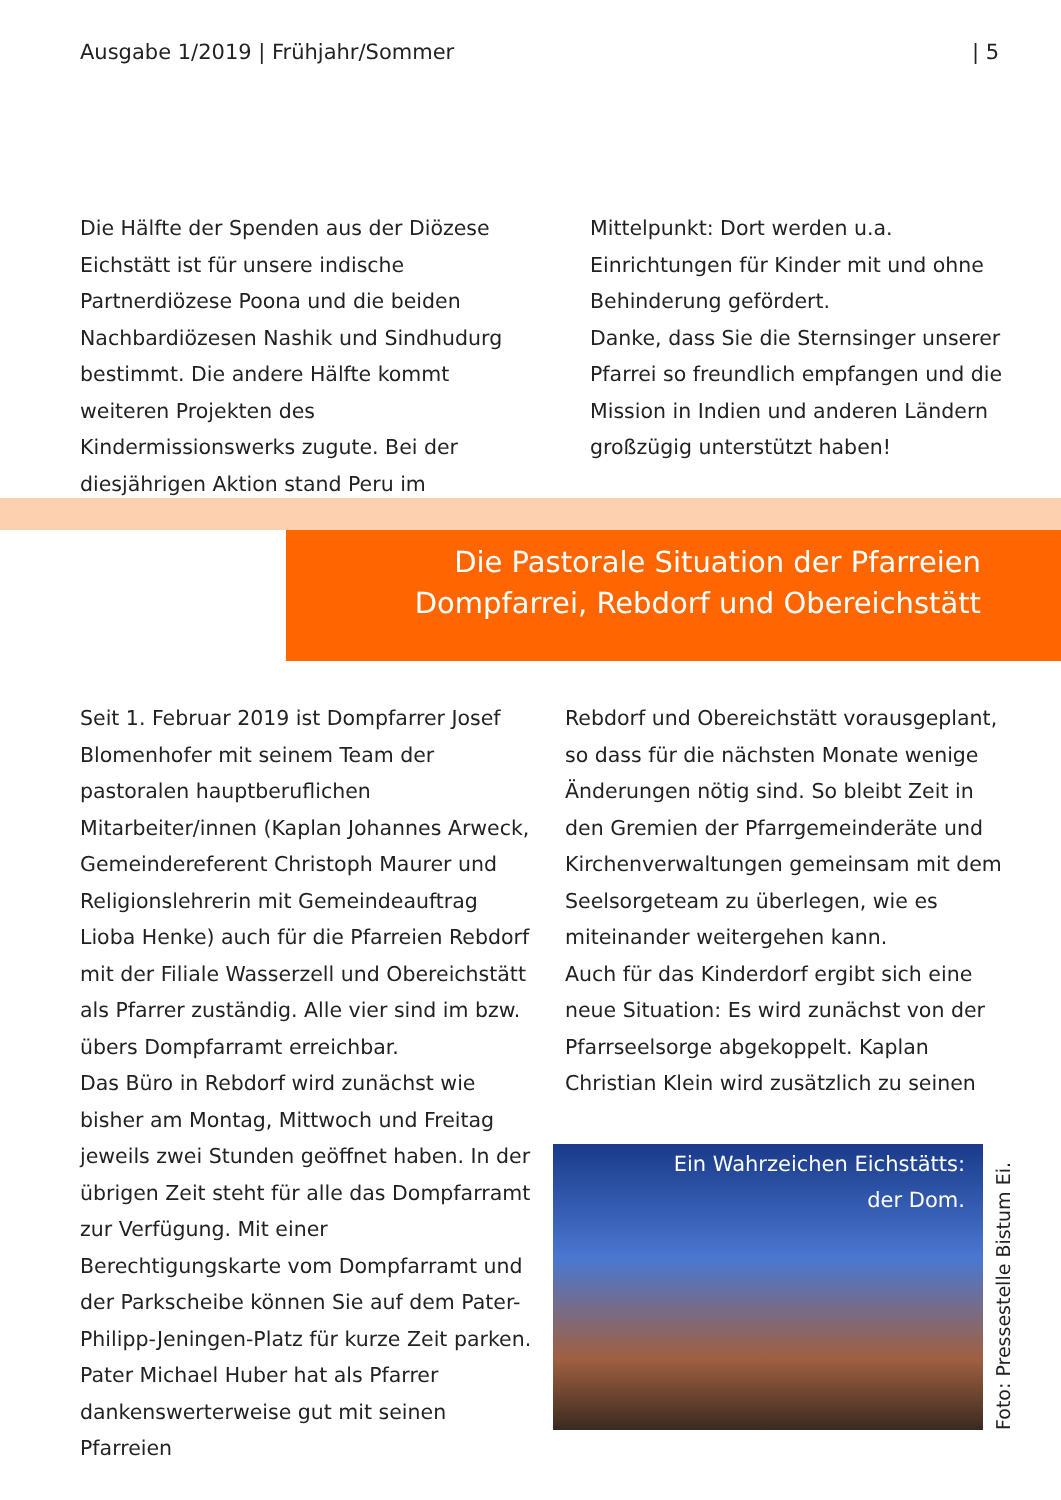Ausgabe 1/2019 | Frühjahr/Sommer | 5
Die Hälfte der Spenden aus der Diözese Eichstätt ist für unsere indische Partnerdiözese Poona und die beiden Nachbardiözesen Nashik und Sindhudurg bestimmt. Die andere Hälfte kommt weiteren Projekten des Kindermissionswerks zugute. Bei der diesjährigen Aktion stand Peru im
Mittelpunkt: Dort werden u.a. Einrichtungen für Kinder mit und ohne Behinderung gefördert.
Danke, dass Sie die Sternsinger unserer Pfarrei so freundlich empfangen und die Mission in Indien und anderen Ländern großzügig unterstützt haben!
Die Pastorale Situation der Pfarreien
Dompfarrei, Rebdorf und Obereichstätt
Seit 1. Februar 2019 ist Dompfarrer Josef Blomenhofer mit seinem Team der pastoralen hauptberuflichen Mitarbeiter/innen (Kaplan Johannes Arweck, Gemeindereferent Christoph Maurer und Religionslehrerin mit Gemeindeauftrag Lioba Henke) auch für die Pfarreien Rebdorf mit der Filiale Wasserzell und Obereichstätt als Pfarrer zuständig. Alle vier sind im bzw. übers Dompfarramt erreichbar.
Das Büro in Rebdorf wird zunächst wie bisher am Montag, Mittwoch und Freitag jeweils zwei Stunden geöffnet haben. In der übrigen Zeit steht für alle das Dompfarramt zur Verfügung. Mit einer Berechtigungskarte vom Dompfarramt und der Parkscheibe können Sie auf dem Pater-Philipp-Jeningen-Platz für kurze Zeit parken.
Pater Michael Huber hat als Pfarrer dankenswerterweise gut mit seinen Pfarreien
Rebdorf und Obereichstätt vorausgeplant, so dass für die nächsten Monate wenige Änderungen nötig sind. So bleibt Zeit in den Gremien der Pfarrgemeinderäte und Kirchenverwaltungen gemeinsam mit dem Seelsorgeteam zu überlegen, wie es miteinander weitergehen kann.
Auch für das Kinderdorf ergibt sich eine neue Situation: Es wird zunächst von der Pfarrseelsorge abgekoppelt. Kaplan Christian Klein wird zusätzlich zu seinen
Ein Wahrzeichen Eichstätts:
der Dom.
Foto: Pressestelle Bistum Ei.